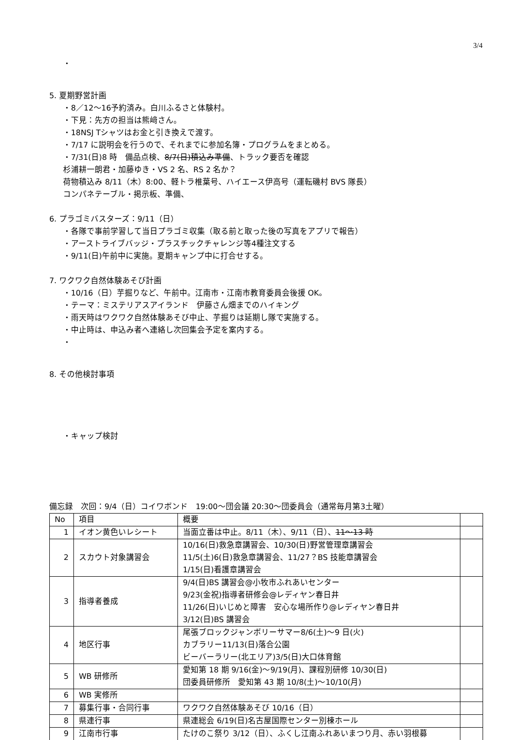3/4
・
5. 夏期野営計画
・8／12～16予約済み。白川ふるさと体験村。
・下見：先方の担当は熊﨑さん。
・18NSJ Tシャツはお金と引き換えで渡す。
・7/17 に説明会を行うので、それまでに参加名簿・プログラムをまとめる。
・7/31(日)8 時　備品点検、8/7(日)積込み準備、トラック要否を確認
杉浦耕一朗君・加藤ゆき・VS 2 名、RS 2 名か？
荷物積込み 8/11（木）8:00、軽トラ椎葉号、ハイエース伊高号（運転磯村 BVS 隊長）
コンパネテーブル・掲示板、準備、
6. プラゴミバスターズ：9/11（日）
・各隊で事前学習して当日プラゴミ収集（取る前と取った後の写真をアプリで報告）
・アーストライブバッジ・プラスチックチャレンジ等4種注文する
・9/11(日)午前中に実施。夏期キャンプ中に打合せする。
7. ワクワク自然体験あそび計画
・10/16（日）芋掘りなど、午前中。江南市・江南市教育委員会後援 OK。
・テーマ：ミステリアスアイランド　伊藤さん畑までのハイキング
・雨天時はワクワク自然体験あそび中止、芋掘りは延期し隊で実施する。
・中止時は、申込み者へ連絡し次回集会予定を案内する。
・
8. その他検討事項
・キャップ検討
備忘録　次回：9/4（日）コイワボンド　19:00～団会議 20:30～団委員会（通常毎月第3土曜）
| No | 項目 | 概要 | |
| 1 | イオン黄色いレシート | 当面立番は中止。8/11（木）、9/11（日）、 11～13 時 | |
| 2 | スカウト対象講習会 | 10/16(日)救急章講習会、10/30(日)野営管理章講習会 11/5(土)6(日)救急章講習会、11/27？BS 技能章講習会 1/15(日)看護章講習会 | |
| 3 | 指導者養成 | 9/4(日)BS 講習会@小牧市ふれあいセンター 9/23(金祝)指導者研修会@レディヤン春日井 11/26(日)いじめと障害 安心な場所作り@レディヤン春日井 3/12(日)BS 講習会 | |
| 4 | 地区行事 | 尾張ブロックジャンボリーサマー8/6(土)～9 日(火) カブラリー11/13(日)落合公園 ビーバーラリー(北エリア)3/5(日)大口体育館 | |
| 5 | WB 研修所 | 愛知第 18 期 9/16(金)～9/19(月)、課程別研修 10/30(日) 団委員研修所 愛知第 43 期 10/8(土)～10/10(月) | |
| 6 | WB 実修所 | | |
| 7 | 募集行事・合同行事 | ワクワク自然体験あそび 10/16（日） | |
| 8 | 県連行事 | 県連総会 6/19(日)名古屋国際センター別棟ホール | |
| 9 | 江南市行事 | たけのこ祭り 3/12（日）、ふくし江南ふれあいまつり月、赤い羽根募 | |